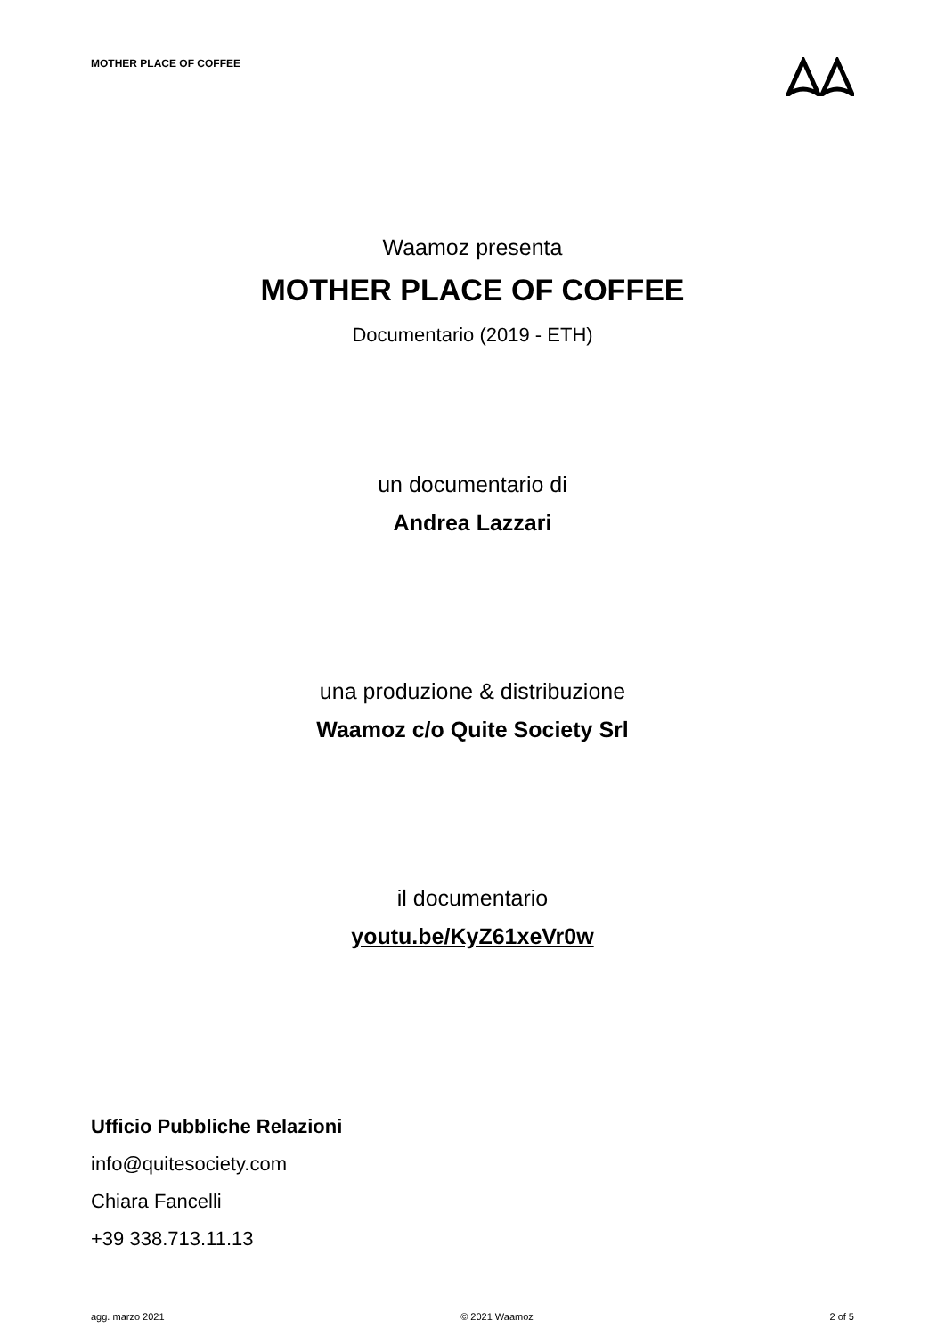MOTHER PLACE OF COFFEE
Waamoz presenta
MOTHER PLACE OF COFFEE
Documentario (2019 - ETH)
un documentario di
Andrea Lazzari
una produzione & distribuzione
Waamoz c/o Quite Society Srl
il documentario
youtu.be/KyZ61xeVr0w
Ufficio Pubbliche Relazioni
info@quitesociety.com
Chiara Fancelli
+39 338.713.11.13
agg. marzo 2021 © 2021 Waamoz 2 of 5